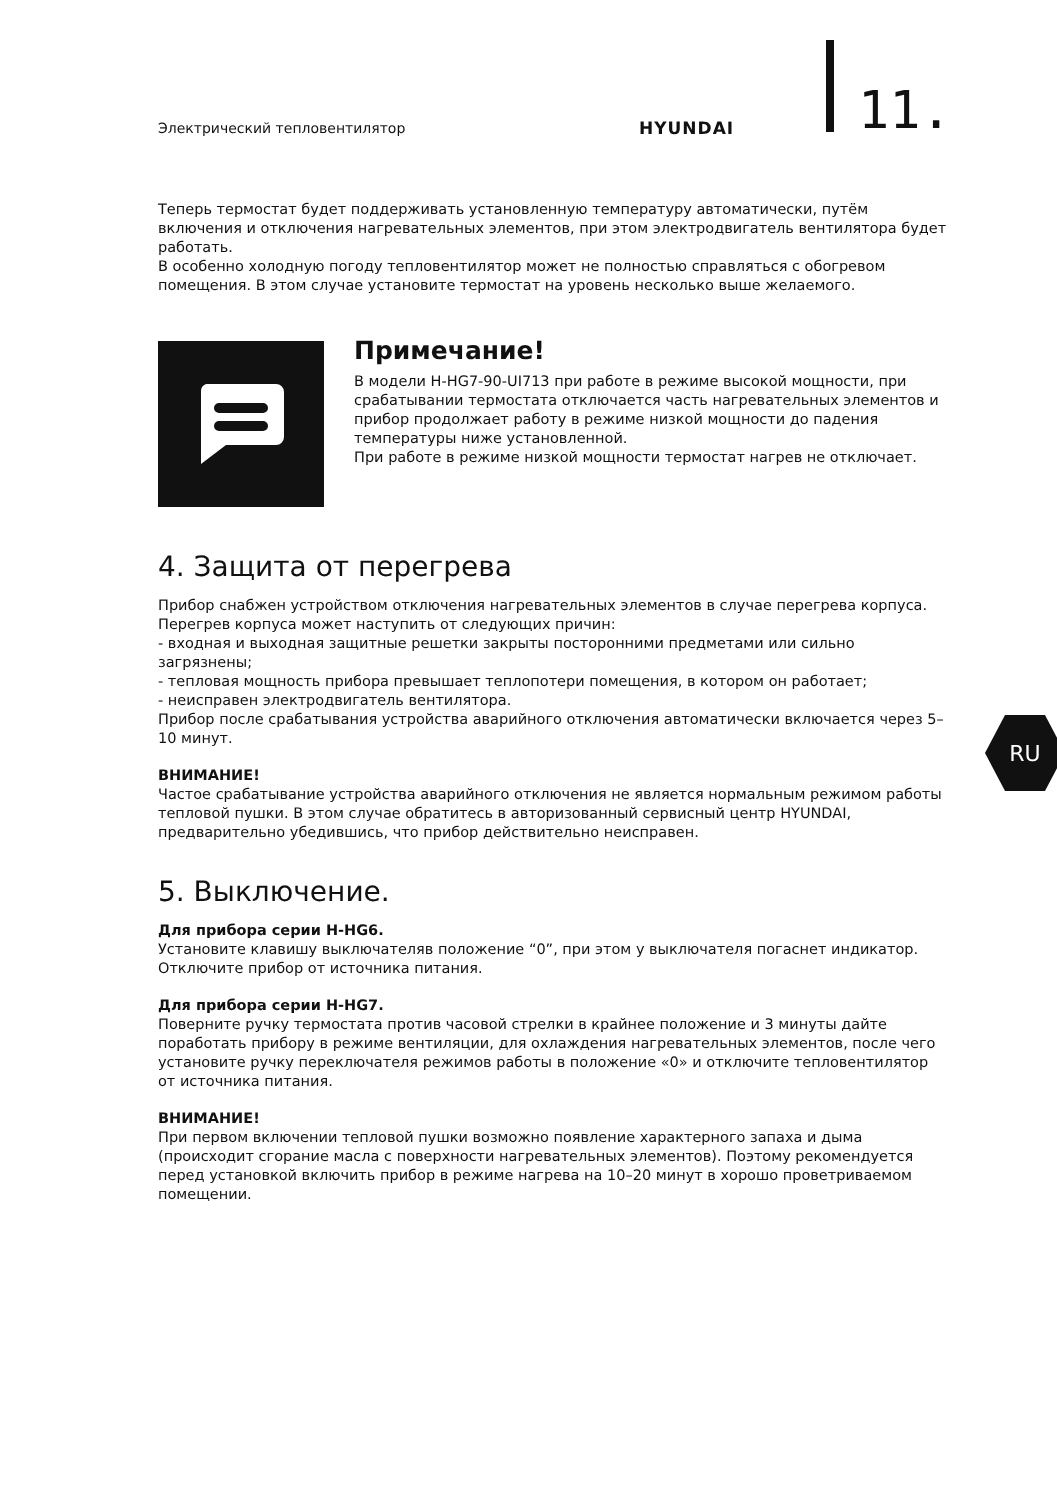Электрический тепловентилятор HYUNDAI 11.
Теперь термостат будет поддерживать установленную температуру автоматически, путём включения и отключения нагревательных элементов, при этом электродвигатель вентилятора будет работать.
В особенно холодную погоду тепловентилятор может не полностью справляться с обогревом помещения. В этом случае установите термостат на уровень несколько выше желаемого.
Примечание!
В модели H-HG7-90-UI713 при работе в режиме высокой мощности, при срабатывании термостата отключается часть нагревательных элементов и прибор продолжает работу в режиме низкой мощности до падения температуры ниже установленной.
При работе в режиме низкой мощности термостат нагрев не отключает.
4. Защита от перегрева
Прибор снабжен устройством отключения нагревательных элементов в случае перегрева корпуса.
Перегрев корпуса может наступить от следующих причин:
- входная и выходная защитные решетки закрыты посторонними предметами или сильно загрязнены;
- тепловая мощность прибора превышает теплопотери помещения, в котором он работает;
- неисправен электродвигатель вентилятора.
Прибор после срабатывания устройства аварийного отключения автоматически включается через 5–10 минут.
ВНИМАНИЕ!
Частое срабатывание устройства аварийного отключения не является нормальным режимом работы тепловой пушки. В этом случае обратитесь в авторизованный сервисный центр HYUNDAI, предварительно убедившись, что прибор действительно неисправен.
5. Выключение.
Для прибора серии H-HG6.
Установите клавишу выключателяв положение “0”, при этом у выключателя погаснет индикатор. Отключите прибор от источника питания.
Для прибора серии H-HG7.
Поверните ручку термостата против часовой стрелки в крайнее положение и 3 минуты дайте поработать прибору в режиме вентиляции, для охлаждения нагревательных элементов, после чего установите ручку переключателя режимов работы в положение «0» и отключите тепловентилятор от источника питания.
ВНИМАНИЕ!
При первом включении тепловой пушки возможно появление характерного запаха и дыма (происходит сгорание масла с поверхности нагревательных элементов). Поэтому рекомендуется перед установкой включить прибор в режиме нагрева на 10–20 минут в хорошо проветриваемом помещении.
RU